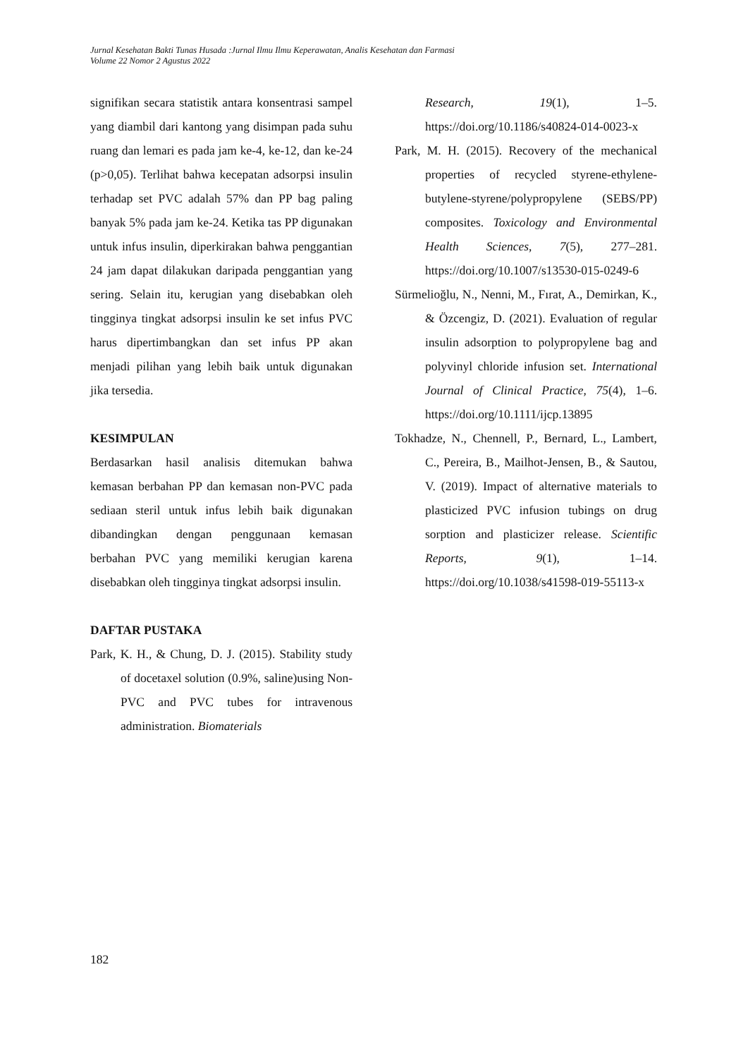Jurnal Kesehatan Bakti Tunas Husada :Jurnal Ilmu Ilmu Keperawatan, Analis Kesehatan dan Farmasi
Volume 22 Nomor 2 Agustus 2022
signifikan secara statistik antara konsentrasi sampel yang diambil dari kantong yang disimpan pada suhu ruang dan lemari es pada jam ke-4, ke-12, dan ke-24 (p>0,05). Terlihat bahwa kecepatan adsorpsi insulin terhadap set PVC adalah 57% dan PP bag paling banyak 5% pada jam ke-24. Ketika tas PP digunakan untuk infus insulin, diperkirakan bahwa penggantian 24 jam dapat dilakukan daripada penggantian yang sering. Selain itu, kerugian yang disebabkan oleh tingginya tingkat adsorpsi insulin ke set infus PVC harus dipertimbangkan dan set infus PP akan menjadi pilihan yang lebih baik untuk digunakan jika tersedia.
KESIMPULAN
Berdasarkan hasil analisis ditemukan bahwa kemasan berbahan PP dan kemasan non-PVC pada sediaan steril untuk infus lebih baik digunakan dibandingkan dengan penggunaan kemasan berbahan PVC yang memiliki kerugian karena disebabkan oleh tingginya tingkat adsorpsi insulin.
DAFTAR PUSTAKA
Park, K. H., & Chung, D. J. (2015). Stability study of docetaxel solution (0.9%, saline)using Non-PVC and PVC tubes for intravenous administration. Biomaterials
Research, 19(1), 1–5. https://doi.org/10.1186/s40824-014-0023-x
Park, M. H. (2015). Recovery of the mechanical properties of recycled styrene-ethylene-butylene-styrene/polypropylene (SEBS/PP) composites. Toxicology and Environmental Health Sciences, 7(5), 277–281. https://doi.org/10.1007/s13530-015-0249-6
Sürmelioğlu, N., Nenni, M., Fırat, A., Demirkan, K., & Özcengiz, D. (2021). Evaluation of regular insulin adsorption to polypropylene bag and polyvinyl chloride infusion set. International Journal of Clinical Practice, 75(4), 1–6. https://doi.org/10.1111/ijcp.13895
Tokhadze, N., Chennell, P., Bernard, L., Lambert, C., Pereira, B., Mailhot-Jensen, B., & Sautou, V. (2019). Impact of alternative materials to plasticized PVC infusion tubings on drug sorption and plasticizer release. Scientific Reports, 9(1), 1–14. https://doi.org/10.1038/s41598-019-55113-x
182